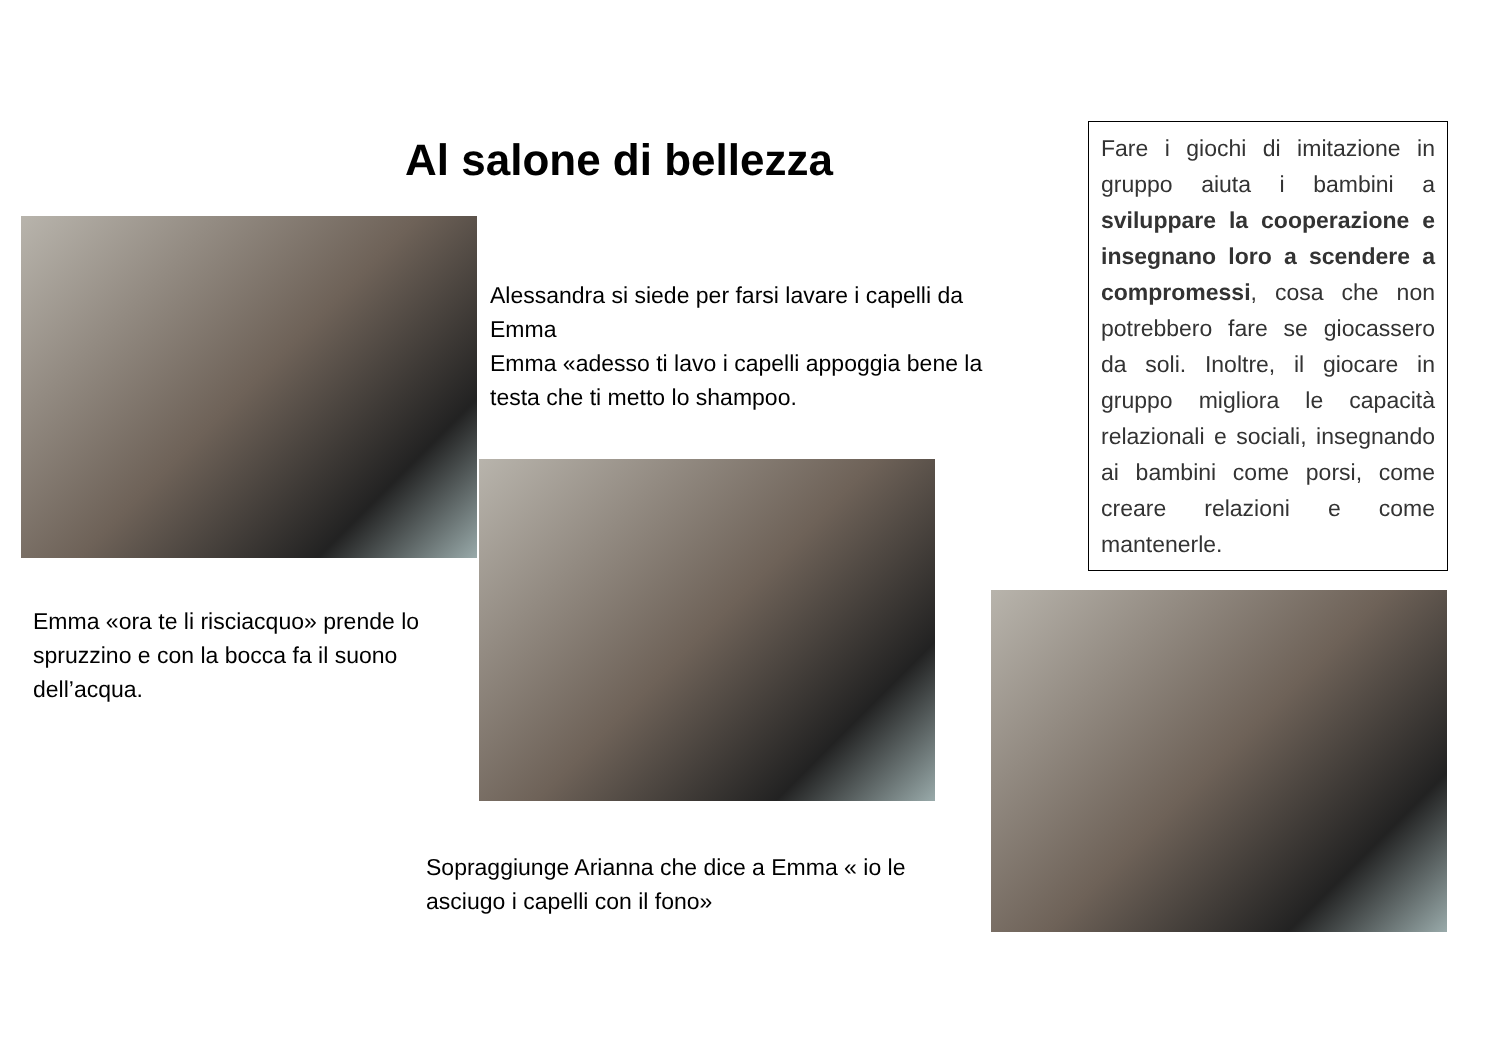Al salone di bellezza
Fare i giochi di imitazione in gruppo aiuta i bambini a sviluppare la cooperazione e insegnano loro a scendere a compromessi, cosa che non potrebbero fare se giocassero da soli. Inoltre, il giocare in gruppo migliora le capacità relazionali e sociali, insegnando ai bambini come porsi, come creare relazioni e come mantenerle.
Alessandra si siede per farsi lavare i capelli da Emma
Emma «adesso ti lavo i capelli appoggia bene la testa che ti metto lo shampoo.
Emma «ora te li risciacquo» prende lo spruzzino e con la bocca fa il suono dell’acqua.
Sopraggiunge Arianna che dice a Emma « io le asciugo i capelli con il fono»